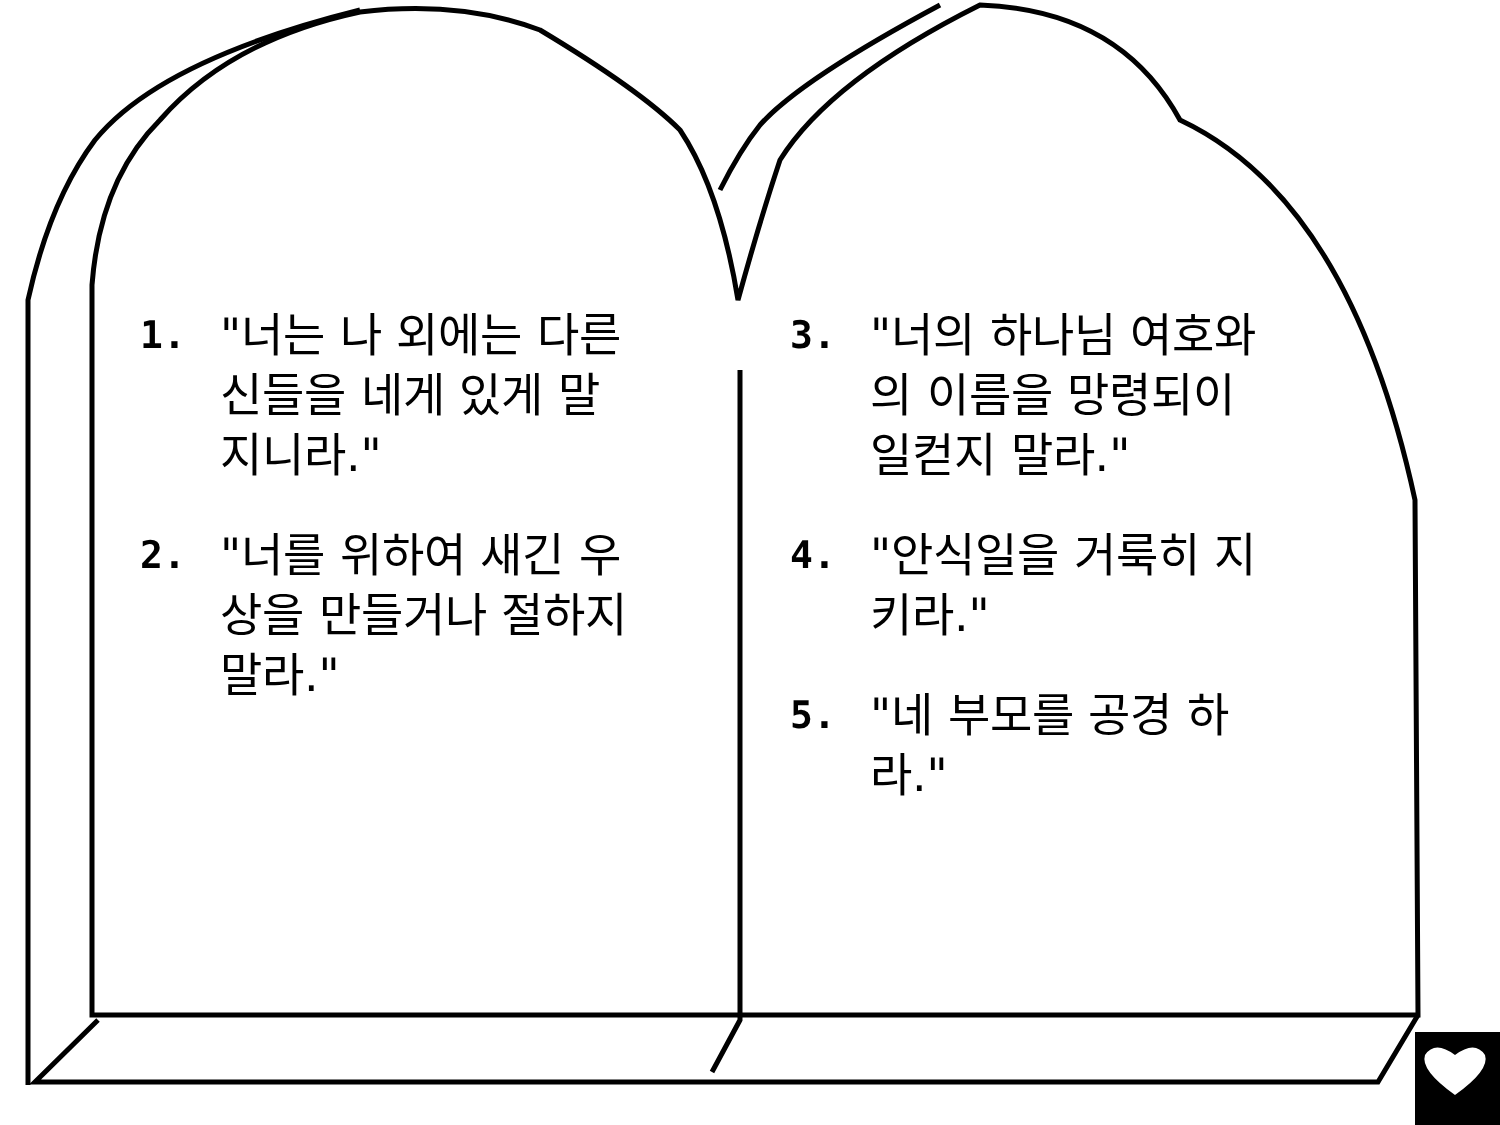1.
"너는 나 외에는 다른 신들을 네게 있게 말지니라."
2.
"너를 위하여 새긴 우상을 만들거나 절하지 말라."
3.
"너의 하나님 여호와의 이름을 망령되이 일컫지 말라."
4.
"안식일을 거룩히 지키라."
5.
"네 부모를 공경 하라."